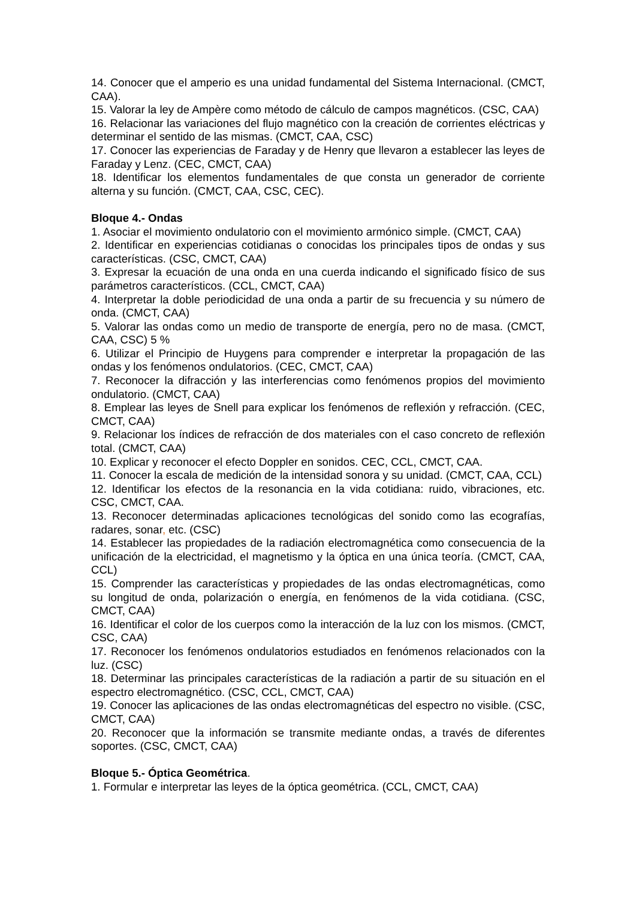14. Conocer que el amperio es una unidad fundamental del Sistema Internacional. (CMCT, CAA).
15. Valorar la ley de Ampère como método de cálculo de campos magnéticos. (CSC, CAA)
16. Relacionar las variaciones del flujo magnético con la creación de corrientes eléctricas y determinar el sentido de las mismas. (CMCT, CAA, CSC)
17. Conocer las experiencias de Faraday y de Henry que llevaron a establecer las leyes de Faraday y Lenz. (CEC, CMCT, CAA)
18. Identificar los elementos fundamentales de que consta un generador de corriente alterna y su función. (CMCT, CAA, CSC, CEC).
Bloque 4.- Ondas
1. Asociar el movimiento ondulatorio con el movimiento armónico simple. (CMCT, CAA)
2. Identificar en experiencias cotidianas o conocidas los principales tipos de ondas y sus características. (CSC, CMCT, CAA)
3. Expresar la ecuación de una onda en una cuerda indicando el significado físico de sus parámetros característicos. (CCL, CMCT, CAA)
4. Interpretar la doble periodicidad de una onda a partir de su frecuencia y su número de onda. (CMCT, CAA)
5. Valorar las ondas como un medio de transporte de energía, pero no de masa. (CMCT, CAA, CSC) 5 %
6. Utilizar el Principio de Huygens para comprender e interpretar la propagación de las ondas y los fenómenos ondulatorios. (CEC, CMCT, CAA)
7. Reconocer la difracción y las interferencias como fenómenos propios del movimiento ondulatorio. (CMCT, CAA)
8. Emplear las leyes de Snell para explicar los fenómenos de reflexión y refracción. (CEC, CMCT, CAA)
9. Relacionar los índices de refracción de dos materiales con el caso concreto de reflexión total. (CMCT, CAA)
10. Explicar y reconocer el efecto Doppler en sonidos. CEC, CCL, CMCT, CAA.
11. Conocer la escala de medición de la intensidad sonora y su unidad. (CMCT, CAA, CCL)
12. Identificar los efectos de la resonancia en la vida cotidiana: ruido, vibraciones, etc. CSC, CMCT, CAA.
13. Reconocer determinadas aplicaciones tecnológicas del sonido como las ecografías, radares, sonar, etc. (CSC)
14. Establecer las propiedades de la radiación electromagnética como consecuencia de la unificación de la electricidad, el magnetismo y la óptica en una única teoría. (CMCT, CAA, CCL)
15. Comprender las características y propiedades de las ondas electromagnéticas, como su longitud de onda, polarización o energía, en fenómenos de la vida cotidiana. (CSC, CMCT, CAA)
16. Identificar el color de los cuerpos como la interacción de la luz con los mismos. (CMCT, CSC, CAA)
17. Reconocer los fenómenos ondulatorios estudiados en fenómenos relacionados con la luz. (CSC)
18. Determinar las principales características de la radiación a partir de su situación en el espectro electromagnético. (CSC, CCL, CMCT, CAA)
19. Conocer las aplicaciones de las ondas electromagnéticas del espectro no visible. (CSC, CMCT, CAA)
20. Reconocer que la información se transmite mediante ondas, a través de diferentes soportes. (CSC, CMCT, CAA)
Bloque 5.- Óptica Geométrica.
1. Formular e interpretar las leyes de la óptica geométrica. (CCL, CMCT, CAA)